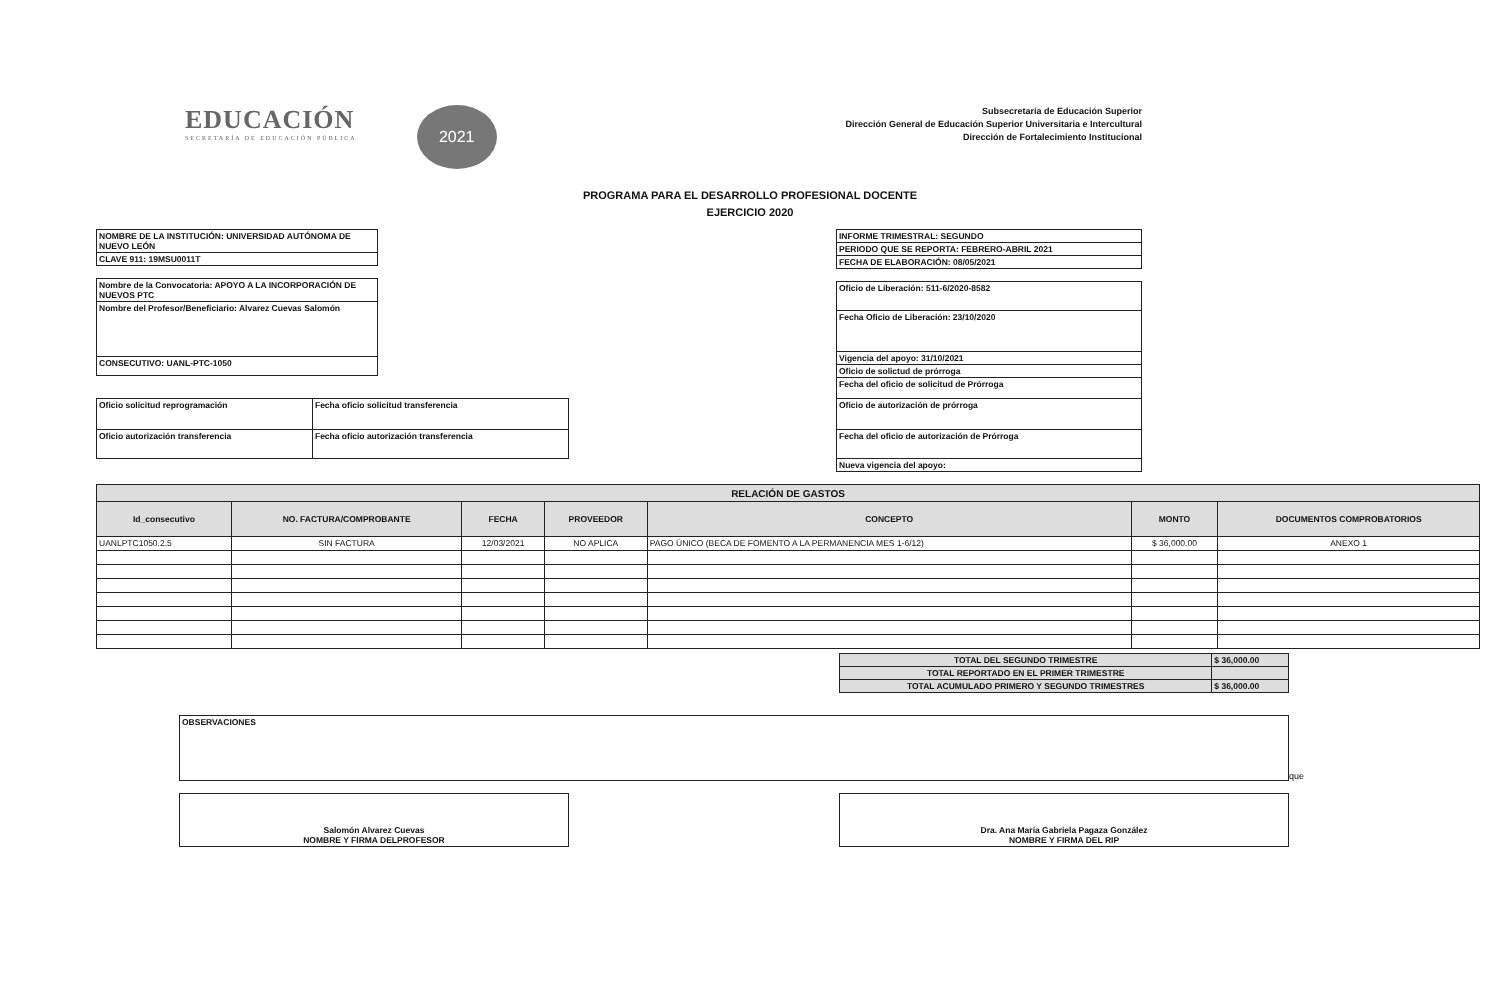EDUCACIÓN
SECRETARÍA DE EDUCACIÓN PÚBLICA
2021
Subsecretaría de Educación Superior
Dirección General de Educación Superior Universitaria e Intercultural
Dirección de Fortalecimiento Institucional
PROGRAMA PARA EL DESARROLLO PROFESIONAL DOCENTE
EJERCICIO 2020
| NOMBRE DE LA INSTITUCIÓN: UNIVERSIDAD AUTÓNOMA DE NUEVO LEÓN |
| CLAVE 911: 19MSU0011T |
| Nombre de la Convocatoria: APOYO A LA INCORPORACIÓN DE NUEVOS PTC |
| Nombre del Profesor/Beneficiario: Alvarez Cuevas Salomón |
| CONSECUTIVO: UANL-PTC-1050 |
| Oficio solicitud reprogramación | Fecha oficio solicitud transferencia |
| Oficio autorización transferencia | Fecha oficio autorización transferencia |
| INFORME TRIMESTRAL: SEGUNDO |
| PERIODO QUE SE REPORTA: FEBRERO-ABRIL 2021 |
| FECHA DE ELABORACIÓN: 08/05/2021 |
| Oficio de Liberación: 511-6/2020-8582 |
| Fecha Oficio de Liberación: 23/10/2020 |
| Vigencia del apoyo: 31/10/2021 |
| Oficio de solictud de prórroga |
| Fecha del oficio de solicitud de Prórroga |
| Oficio de autorización de prórroga |
| Fecha del oficio de autorización de Prórroga |
| Nueva vigencia del apoyo: |
| RELACIÓN DE GASTOS | | | | | | |
| --- | --- | --- | --- | --- | --- | --- |
| Id_consecutivo | NO. FACTURA/COMPROBANTE | FECHA | PROVEEDOR | CONCEPTO | MONTO | DOCUMENTOS COMPROBATORIOS |
| UANLPTC1050.2.5 | SIN FACTURA | 12/03/2021 | NO APLICA | PAGO ÚNICO (BECA DE FOMENTO A LA PERMANENCIA MES 1-6/12) | $ 36,000.00 | ANEXO 1 |
| TOTAL DEL SEGUNDO TRIMESTRE | $ 36,000.00 |
| TOTAL REPORTADO EN EL PRIMER TRIMESTRE | |
| TOTAL ACUMULADO PRIMERO Y SEGUNDO TRIMESTRES | $ 36,000.00 |
| OBSERVACIONES |
que
| Salomón Alvarez Cuevas NOMBRE Y FIRMA DELPROFESOR |
| Dra. Ana María Gabriela Pagaza González NOMBRE Y FIRMA DEL RIP |